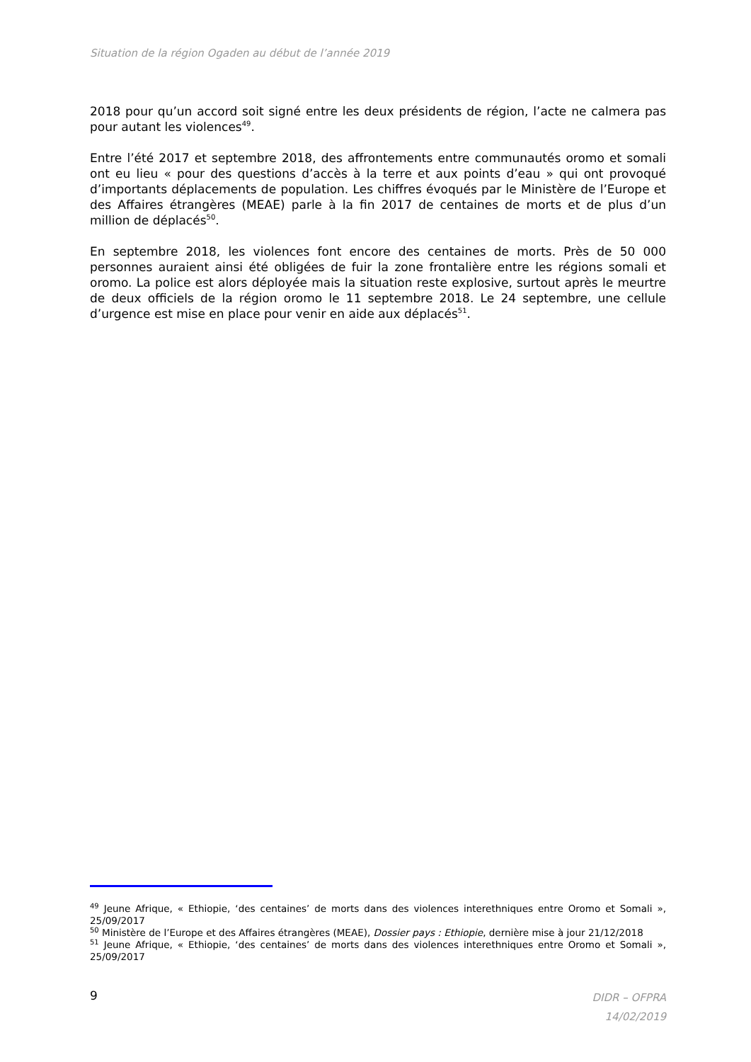Situation de la région Ogaden au début de l’année 2019
2018 pour qu’un accord soit signé entre les deux présidents de région, l’acte ne calmera pas pour autant les violences<sup>49</sup>.
Entre l’été 2017 et septembre 2018, des affrontements entre communautés oromo et somali ont eu lieu « pour des questions d’accès à la terre et aux points d’eau » qui ont provoqué d’importants déplacements de population. Les chiffres évoqués par le Ministère de l’Europe et des Affaires étrangères (MEAE) parle à la fin 2017 de centaines de morts et de plus d’un million de déplacés<sup>50</sup>.
En septembre 2018, les violences font encore des centaines de morts. Près de 50 000 personnes auraient ainsi été obligées de fuir la zone frontalière entre les régions somali et oromo. La police est alors déployée mais la situation reste explosive, surtout après le meurtre de deux officiels de la région oromo le 11 septembre 2018. Le 24 septembre, une cellule d’urgence est mise en place pour venir en aide aux déplacés<sup>51</sup>.
<sup>49</sup> Jeune Afrique, « Ethiopie, ‘des centaines’ de morts dans des violences interethniques entre Oromo et Somali », 25/09/2017
<sup>50</sup> Ministère de l’Europe et des Affaires étrangères (MEAE), Dossier pays : Ethiopie, dernière mise à jour 21/12/2018
<sup>51</sup> Jeune Afrique, « Ethiopie, ‘des centaines’ de morts dans des violences interethniques entre Oromo et Somali », 25/09/2017
9
DIDR – OFPRA
14/02/2019